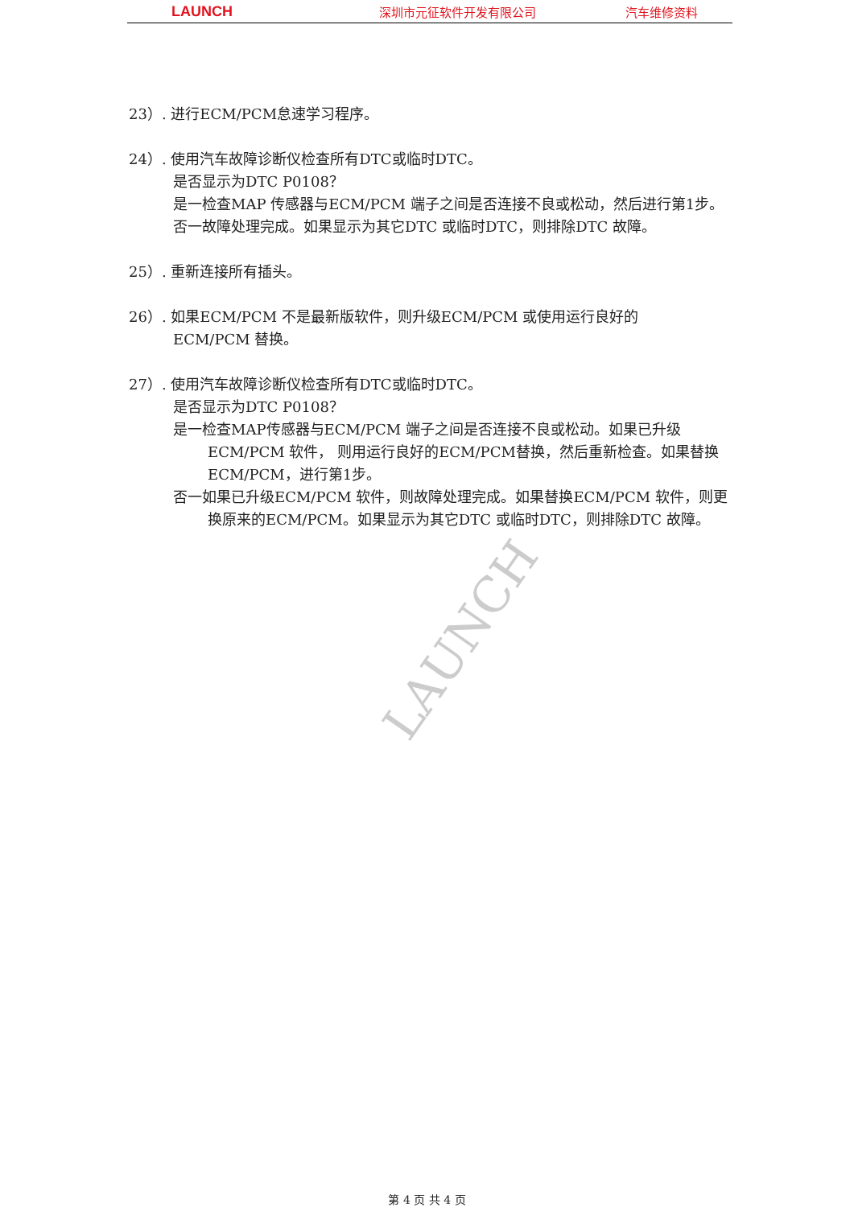LAUNCH
深圳市元征软件开发有限公司 汽车维修资料
LAUNCH
23）. 进行ECM/PCM怠速学习程序。
24）. 使用汽车故障诊断仪检查所有DTC或临时DTC。
是否显示为DTC P0108？
是一检查MAP 传感器与ECM/PCM 端子之间是否连接不良或松动，然后进行第1步。
否一故障处理完成。如果显示为其它DTC 或临时DTC，则排除DTC 故障。
25）. 重新连接所有插头。
26）. 如果ECM/PCM 不是最新版软件，则升级ECM/PCM 或使用运行良好的
ECM/PCM 替换。
27）. 使用汽车故障诊断仪检查所有DTC或临时DTC。
是否显示为DTC P0108？
是一检查MAP传感器与ECM/PCM 端子之间是否连接不良或松动。如果已升级ECM/PCM 软件， 则用运行良好的ECM/PCM替换，然后重新检查。如果替换ECM/PCM，进行第1步。
否一如果已升级ECM/PCM 软件，则故障处理完成。如果替换ECM/PCM 软件，则更换原来的ECM/PCM。如果显示为其它DTC 或临时DTC，则排除DTC 故障。
第 4 页 共 4 页